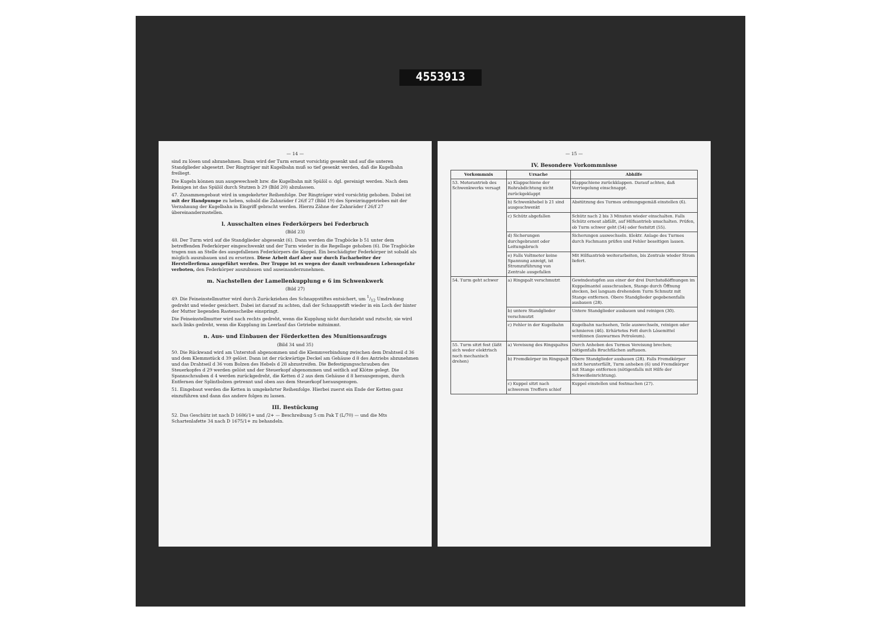4553913
— 14 —
sind zu lösen und abzunehmen. Dann wird der Turm erneut vorsichtig gesenkt und auf die unteren Standglieder abgesetzt. Der Ringträger mit Kugelbahn muß so tief gesenkt werden, daß die Kugelbahn freiliegt.
Die Kugeln können nun ausgewechselt bzw. die Kugelbahn mit Spülöl o. dgl. gereinigt werden. Nach dem Reinigen ist das Spülöl durch Stutzen b 29 (Bild 20) abzulassen.
47. Zusammengebaut wird in umgekehrter Reihenfolge. Der Ringträger wird vorsichtig gehoben. Dabei ist mit der Handpumpe zu heben, sobald die Zahnräder f 26/f 27 (Bild 19) des Spreizringgetriebes mit der Verzahnung der Kugelbahn in Eingriff gebracht werden. Hierzu Zähne der Zahnräder f 26/f 27 übereinanderzustellen.
l. Ausschalten eines Federkörpers bei Federbruch
(Bild 23)
48. Der Turm wird auf die Standglieder abgesenkt (6). Dann werden die Tragböcke b 51 unter dem betreffenden Federkörper eingeschwenkt und der Turm wieder in die Regellage gehoben (6). Die Tragböcke tragen nun an Stelle des ausgefallenen Federkörpers die Kuppel. Ein beschädigter Federkörper ist sobald als möglich auszubauen und zu ersetzen. Diese Arbeit darf aber nur durch Facharbeiter der Herstellerfirma ausgeführt werden. Der Truppe ist es wegen der damit verbundenen Lebensgefahr verboten, den Federkörper auszubauen und auseinanderzunehmen.
m. Nachstellen der Lamellenkupplung e 6 im Schwenkwerk
(Bild 27)
49. Die Feineinstellmutter wird durch Zurückziehen des Schnappstiftes entsichert, um 1/12 Umdrehung gedreht und wieder gesichert. Dabei ist darauf zu achten, daß der Schnappstift wieder in ein Loch der hinter der Mutter liegenden Rastenscheibe einspringt.
Die Feineinstellmutter wird nach rechts gedreht, wenn die Kupplung nicht durchzieht und rutscht; sie wird nach links gedreht, wenn die Kupplung im Leerlauf das Getriebe mitnimmt.
n. Aus- und Einbauen der Förderketten des Munitionsaufzugs
(Bild 34 und 35)
50. Die Rückwand wird am Unterstoß abgenommen und die Klemmverbindung zwischen dem Drahtseil d 36 und dem Klemmstück d 39 gelöst. Dann ist der rückwärtige Deckel am Gehäuse d 8 des Antriebs abzunehmen und das Drahtseil d 36 vom Bolzen des Hebels d 28 abzustreifen. Die Befestigungsschrauben des Steuerkopfes d 29 werden gelöst und der Steuerkopf abgenommen und seitlich auf Klötze gelegt. Die Spannschrauben d 4 werden zurückgedreht, die Ketten d 2 aus dem Gehäuse d 8 herausgezogen, durch Entfernen der Splintbolzen getrennt und oben aus dem Steuerkopf herausgezogen.
51. Eingebaut werden die Ketten in umgekehrter Reihenfolge. Hierbei zuerst ein Ende der Ketten ganz einzuführen und dann das andere folgen zu lassen.
III. Bestückung
52. Das Geschütz ist nach D 1686/1+ und /2+ — Beschreibung 5 cm Pak T (L/70) — und die Mts Schartenlafette 34 nach D 1675/1+ zu behandeln.
— 15 —
IV. Besondere Vorkommnisse
| Vorkommnis | Ursache | Abhilfe |
| --- | --- | --- |
| 53. Motorantrieb des Schwenkwerks versagt | a) Klappschiene der Rohrabdichtung nicht zurückgeklappt | Klappschiene zurückklappen. Darauf achten, daß Verriegelung einschnappt. |
| | b) Schwenkhebel b 21 sind ausgeschwenkt | Abstützung des Turmes ordnungsgemäß einstellen (6). |
| | c) Schütz abgefallen | Schütz nach 2 bis 3 Minuten wieder einschalten. Falls Schütz erneut abfällt, auf Hilfsantrieb umschalten. Prüfen, ob Turm schwer geht (54) oder festsitzt (55). |
| | d) Sicherungen durchgebrannt oder Leitungsbruch | Sicherungen auswechseln. Elektr. Anlage des Turmes durch Fachmann prüfen und Fehler beseitigen lassen. |
| | e) Falls Voltmeter keine Spannung anzeigt, ist Stromzuführung von Zentrale ausgefallen | Mit Hilfsantrieb weiterarbeiten, bis Zentrale wieder Strom liefert. |
| 54. Turm geht schwer | a) Ringspalt verschmutzt | Gewindestopfen aus einer der drei Durchstoßöffnungen im Kuppelmantel ausschrauben, Stange durch Öffnung stecken, bei langsam drehendem Turm Schmutz mit Stange entfernen. Obere Standglieder gegebenenfalls ausbauen (28). |
| | b) untere Standglieder verschmutzt | Untere Standglieder ausbauen und reinigen (30). |
| | c) Fehler in der Kugelbahn | Kugelbahn nachsehen, Teile auswechseln, reinigen oder schmieren (46). Erhärtetes Fett durch Lösemittel verdünnen (lauwarmes Petroleum). |
| 55. Turm sitzt fest (läßt sich weder elektrisch noch mechanisch drehen) | a) Vereisung des Ringspaltes | Durch Anheben des Turmes Vereisung brechen; nötigenfalls Bruchflächen auftauen. |
| | b) Fremdkörper im Ringspalt | Obere Standglieder ausbauen (28). Falls Fremdkörper nicht herunterfällt, Turm anheben (6) und Fremdkörper mit Stange entfernen (nötigenfalls mit Hilfe der Schweißeinrichtung). |
| | c) Kuppel sitzt nach schwerem Treffern schief | Kuppel einstellen und festmachen (27). |